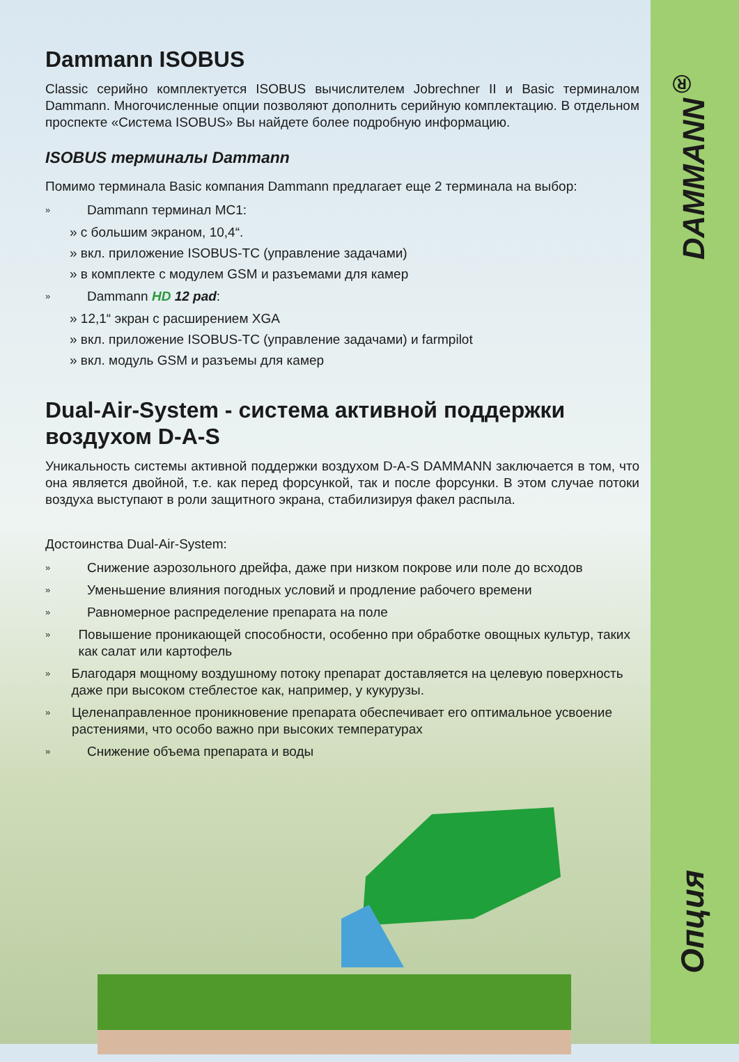DAMMANN<sup>®</sup>
Опция
Dammann ISOBUS
Classic серийно комплектуется ISOBUS вычислителем Jobrechner II и Basic терминалом Dammann. Многочисленные опции позволяют дополнить серийную комплектацию. В отдельном проспекте «Система ISOBUS» Вы найдете более подробную информацию.
ISOBUS терминалы Dammann
Помимо терминала Basic компания Dammann предлагает еще 2 терминала на выбор:
» Dammann терминал MC1:
» с большим экраном, 10,4“.
» вкл. приложение ISOBUS-TC (управление задачами)
» в комплекте с модулем GSM и разъемами для камер
» Dammann HD 12 pad:
» 12,1“ экран с расширением XGA
» вкл. приложение ISOBUS-TC (управление задачами) и farmpilot
» вкл. модуль GSM и разъемы для камер
Dual-Air-System - система активной поддержки воздухом D-A-S
Уникальность системы активной поддержки воздухом D-A-S DAMMANN заключается в том, что она является двойной, т.е. как перед форсункой, так и после форсунки. В этом случае потоки воздуха выступают в роли защитного экрана, стабилизируя факел распыла.
Достоинства Dual-Air-System:
» Снижение аэрозольного дрейфа, даже при низком покрове или поле до всходов
» Уменьшение влияния погодных условий и продление рабочего времени
» Равномерное распределение препарата на поле
» Повышение проникающей способности, особенно при обработке овощных культур, таких как салат или картофель
» Благодаря мощному воздушному потоку препарат доставляется на целевую поверхность даже при высоком стеблестое как, например, у кукурузы.
» Целенаправленное проникновение препарата обеспечивает его оптимальное усвоение растениями, что особо важно при высоких температурах
» Снижение объема препарата и воды